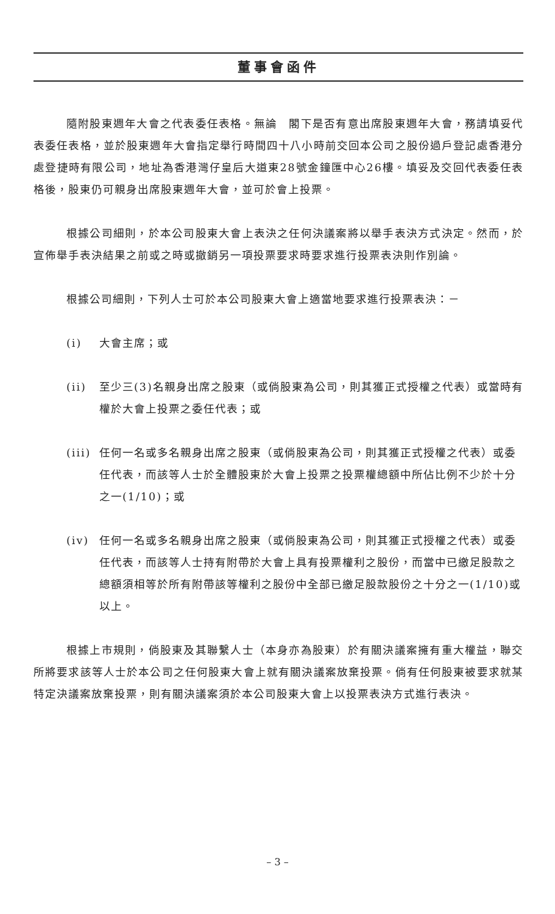董事會函件
隨附股東週年大會之代表委任表格。無論　閣下是否有意出席股東週年大會，務請填妥代表委任表格，並於股東週年大會指定舉行時間四十八小時前交回本公司之股份過戶登記處香港分處登捷時有限公司，地址為香港灣仔皇后大道東28號金鐘匯中心26樓。填妥及交回代表委任表格後，股東仍可親身出席股東週年大會，並可於會上投票。
根據公司細則，於本公司股東大會上表決之任何決議案將以舉手表決方式決定。然而，於宣佈舉手表決結果之前或之時或撤銷另一項投票要求時要求進行投票表決則作別論。
根據公司細則，下列人士可於本公司股東大會上適當地要求進行投票表決：－
(i) 大會主席；或
(ii) 至少三(3)名親身出席之股東（或倘股東為公司，則其獲正式授權之代表）或當時有權於大會上投票之委任代表；或
(iii) 任何一名或多名親身出席之股東（或倘股東為公司，則其獲正式授權之代表）或委任代表，而該等人士於全體股東於大會上投票之投票權總額中所佔比例不少於十分之一(1/10)；或
(iv) 任何一名或多名親身出席之股東（或倘股東為公司，則其獲正式授權之代表）或委任代表，而該等人士持有附帶於大會上具有投票權利之股份，而當中已繳足股款之總額須相等於所有附帶該等權利之股份中全部已繳足股款股份之十分之一(1/10)或以上。
根據上市規則，倘股東及其聯繫人士（本身亦為股東）於有關決議案擁有重大權益，聯交所將要求該等人士於本公司之任何股東大會上就有關決議案放棄投票。倘有任何股東被要求就某特定決議案放棄投票，則有關決議案須於本公司股東大會上以投票表決方式進行表決。
– 3 –